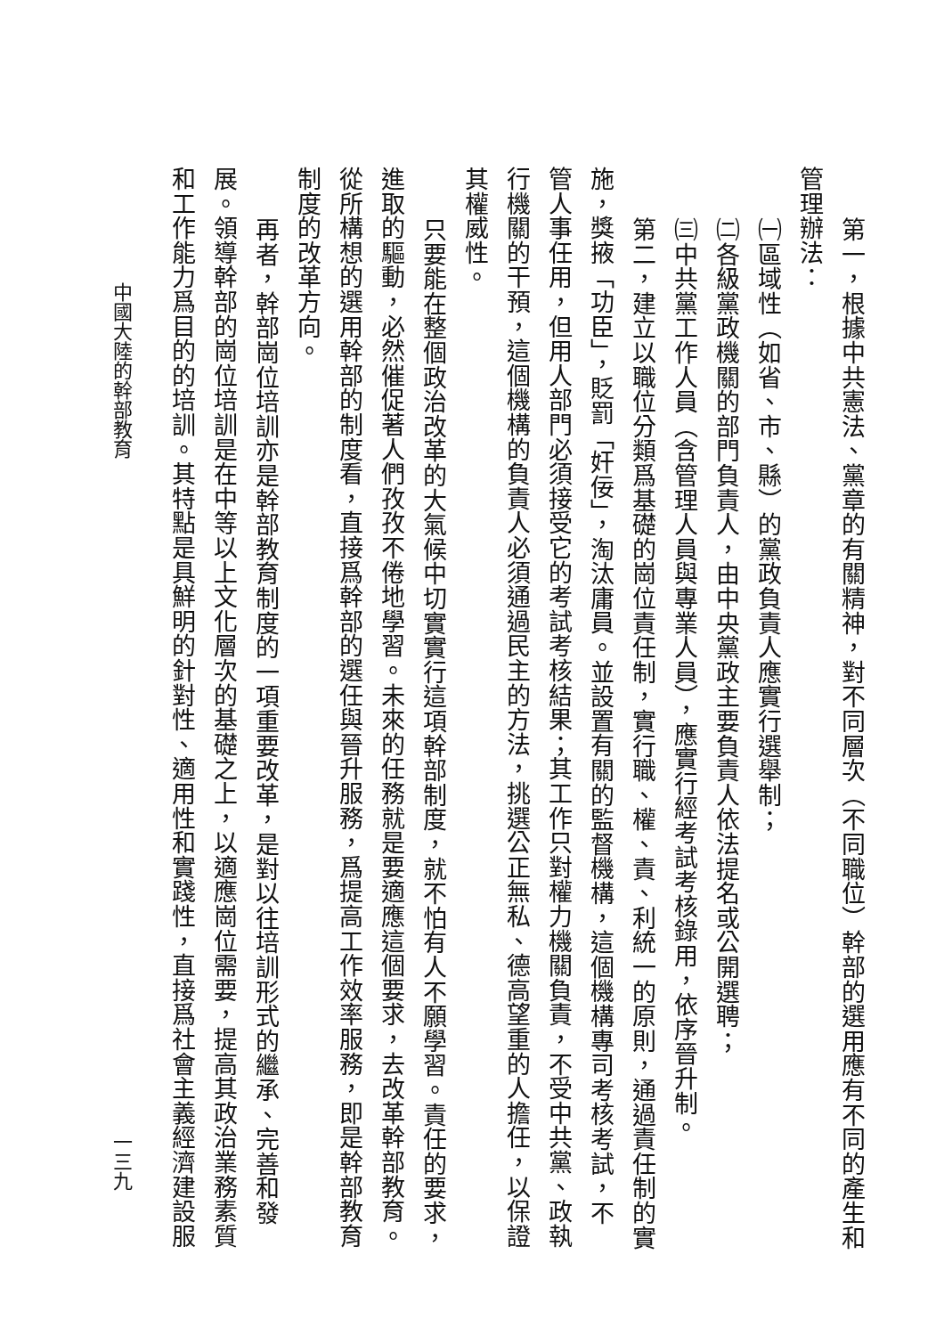第一，根據中共憲法、黨章的有關精神，對不同層次（不同職位）幹部的選用應有不同的產生和
管理辦法：
㈠區域性（如省、市、縣）的黨政負責人應實行選舉制；
㈡各級黨政機關的部門負責人，由中央黨政主要負責人依法提名或公開選聘；
㈢中共黨工作人員（含管理人員與專業人員），應實行經考試考核錄用，依序晉升制。
第二，建立以職位分類爲基礎的崗位責任制，實行職、權、責、利統一的原則，通過責任制的實
施，獎掖「功臣」，貶罰「奸佞」，淘汰庸員。並設置有關的監督機構，這個機構專司考核考試，不
管人事任用，但用人部門必須接受它的考試考核結果；其工作只對權力機關負責，不受中共黨、政執
行機關的干預，這個機構的負責人必須通過民主的方法，挑選公正無私、德高望重的人擔任，以保證
其權威性。
只要能在整個政治改革的大氣候中切實實行這項幹部制度，就不怕有人不願學習。責任的要求，
進取的驅動，必然催促著人們孜孜不倦地學習。未來的任務就是要適應這個要求，去改革幹部教育。
從所構想的選用幹部的制度看，直接爲幹部的選任與晉升服務，爲提高工作效率服務，即是幹部教育
制度的改革方向。
再者，幹部崗位培訓亦是幹部教育制度的一項重要改革，是對以往培訓形式的繼承、完善和發
展。領導幹部的崗位培訓是在中等以上文化層次的基礎之上，以適應崗位需要，提高其政治業務素質
和工作能力爲目的的培訓。其特點是具鮮明的針對性、適用性和實踐性，直接爲社會主義經濟建設服
中國大陸的幹部教育 一三九